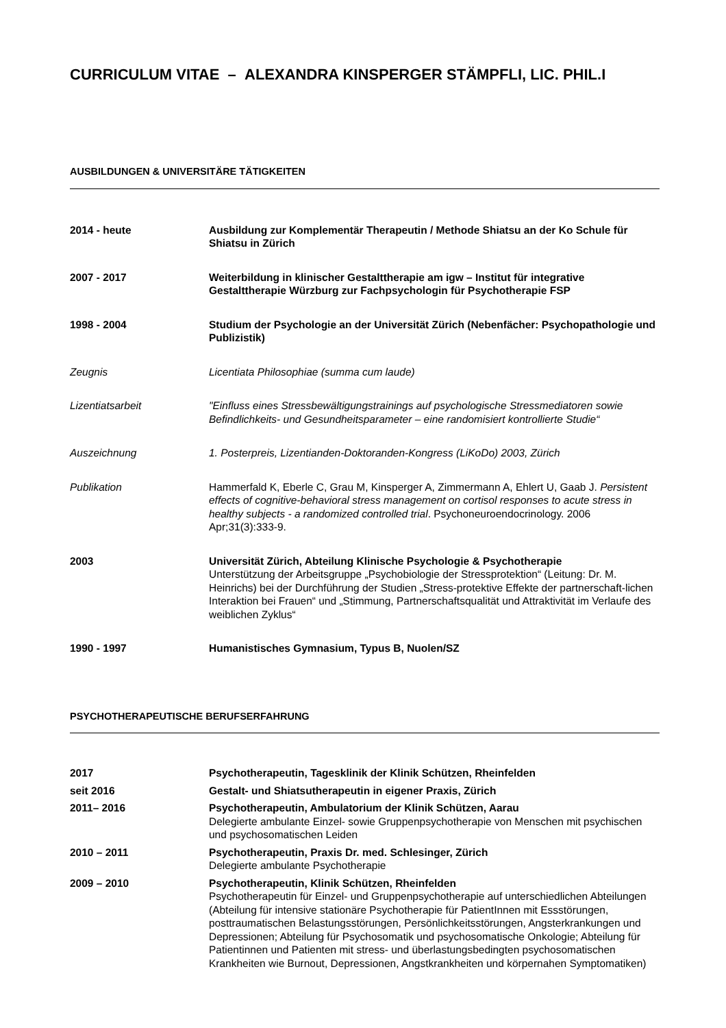CURRICULUM VITAE – ALEXANDRA KINSPERGER STÄMPFLI, LIC. PHIL.I
AUSBILDUNGEN & UNIVERSITÄRE TÄTIGKEITEN
2014 - heute Ausbildung zur Komplementär Therapeutin / Methode Shiatsu an der Ko Schule für Shiatsu in Zürich
2007 - 2017 Weiterbildung in klinischer Gestalttherapie am igw – Institut für integrative Gestalttherapie Würzburg zur Fachpsychologin für Psychotherapie FSP
1998 - 2004 Studium der Psychologie an der Universität Zürich (Nebenfächer: Psychopathologie und Publizistik)
Zeugnis Licentiata Philosophiae (summa cum laude)
Lizentiatsarbeit "Einfluss eines Stressbewältigungstrainings auf psychologische Stressmediatoren sowie Befindlichkeits- und Gesundheitsparameter – eine randomisiert kontrollierte Studie“
Auszeichnung 1. Posterpreis, Lizentianden-Doktoranden-Kongress (LiKoDo) 2003, Zürich
Publikation Hammerfald K, Eberle C, Grau M, Kinsperger A, Zimmermann A, Ehlert U, Gaab J. Persistent effects of cognitive-behavioral stress management on cortisol responses to acute stress in healthy subjects - a randomized controlled trial. Psychoneuroendocrinology. 2006 Apr;31(3):333-9.
2003 Universität Zürich, Abteilung Klinische Psychologie & Psychotherapie
Unterstützung der Arbeitsgruppe „Psychobiologie der Stressprotektion“ (Leitung: Dr. M. Heinrichs) bei der Durchführung der Studien „Stress-protektive Effekte der partnerschaft-lichen Interaktion bei Frauen“ und „Stimmung, Partnerschaftsqualität und Attraktivität im Verlaufe des weiblichen Zyklus“
1990 - 1997 Humanistisches Gymnasium, Typus B, Nuolen/SZ
PSYCHOTHERAPEUTISCHE BERUFSERFAHRUNG
2017 Psychotherapeutin, Tagesklinik der Klinik Schützen, Rheinfelden
seit 2016 Gestalt- und Shiatsutherapeutin in eigener Praxis, Zürich
2011– 2016 Psychotherapeutin, Ambulatorium der Klinik Schützen, Aarau
Delegierte ambulante Einzel- sowie Gruppenpsychotherapie von Menschen mit psychischen und psychosomatischen Leiden
2010 – 2011 Psychotherapeutin, Praxis Dr. med. Schlesinger, Zürich
Delegierte ambulante Psychotherapie
2009 – 2010 Psychotherapeutin, Klinik Schützen, Rheinfelden
Psychotherapeutin für Einzel- und Gruppenpsychotherapie auf unterschiedlichen Abteilungen (Abteilung für intensive stationäre Psychotherapie für PatientInnen mit Essstörungen, posttraumatischen Belastungsstörungen, Persönlichkeitsstörungen, Angsterkrankungen und Depressionen; Abteilung für Psychosomatik und psychosomatische Onkologie; Abteilung für Patientinnen und Patienten mit stress- und überlastungsbedingten psychosomatischen Krankheiten wie Burnout, Depressionen, Angstkrankheiten und körpernahen Symptomatiken)